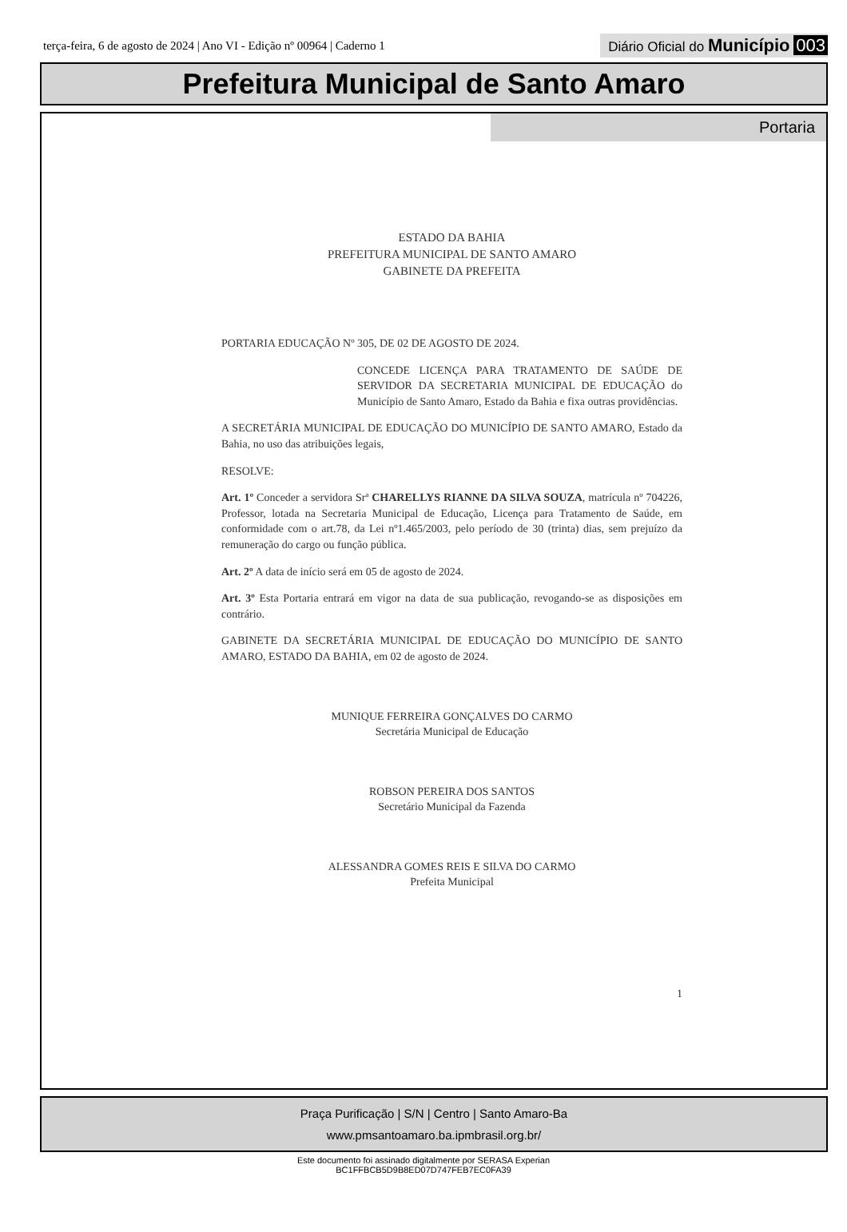terça-feira, 6 de agosto de 2024 | Ano VI - Edição nº 00964 | Caderno 1
Diário Oficial do Município 003
Prefeitura Municipal de Santo Amaro
Portaria
ESTADO DA BAHIA
PREFEITURA MUNICIPAL DE SANTO AMARO
GABINETE DA PREFEITA
PORTARIA EDUCAÇÃO Nº 305, DE 02 DE AGOSTO DE 2024.
CONCEDE LICENÇA PARA TRATAMENTO DE SAÚDE DE SERVIDOR DA SECRETARIA MUNICIPAL DE EDUCAÇÃO do Município de Santo Amaro, Estado da Bahia e fixa outras providências.
A SECRETÁRIA MUNICIPAL DE EDUCAÇÃO DO MUNICÍPIO DE SANTO AMARO, Estado da Bahia, no uso das atribuições legais,
RESOLVE:
Art. 1º Conceder a servidora Srª CHARELLYS RIANNE DA SILVA SOUZA, matrícula nº 704226, Professor, lotada na Secretaria Municipal de Educação, Licença para Tratamento de Saúde, em conformidade com o art.78, da Lei nº1.465/2003, pelo período de 30 (trinta) dias, sem prejuízo da remuneração do cargo ou função pública.
Art. 2º A data de início será em 05 de agosto de 2024.
Art. 3º Esta Portaria entrará em vigor na data de sua publicação, revogando-se as disposições em contrário.
GABINETE DA SECRETÁRIA MUNICIPAL DE EDUCAÇÃO DO MUNICÍPIO DE SANTO AMARO, ESTADO DA BAHIA, em 02 de agosto de 2024.
MUNIQUE FERREIRA GONÇALVES DO CARMO
Secretária Municipal de Educação
ROBSON PEREIRA DOS SANTOS
Secretário Municipal da Fazenda
ALESSANDRA GOMES REIS E SILVA DO CARMO
Prefeita Municipal
1
Praça Purificação | S/N | Centro | Santo Amaro-Ba
www.pmsantoamaro.ba.ipmbrasil.org.br/
Este documento foi assinado digitalmente por SERASA Experian
BC1FFBCB5D9B8ED07D747FEB7EC0FA39